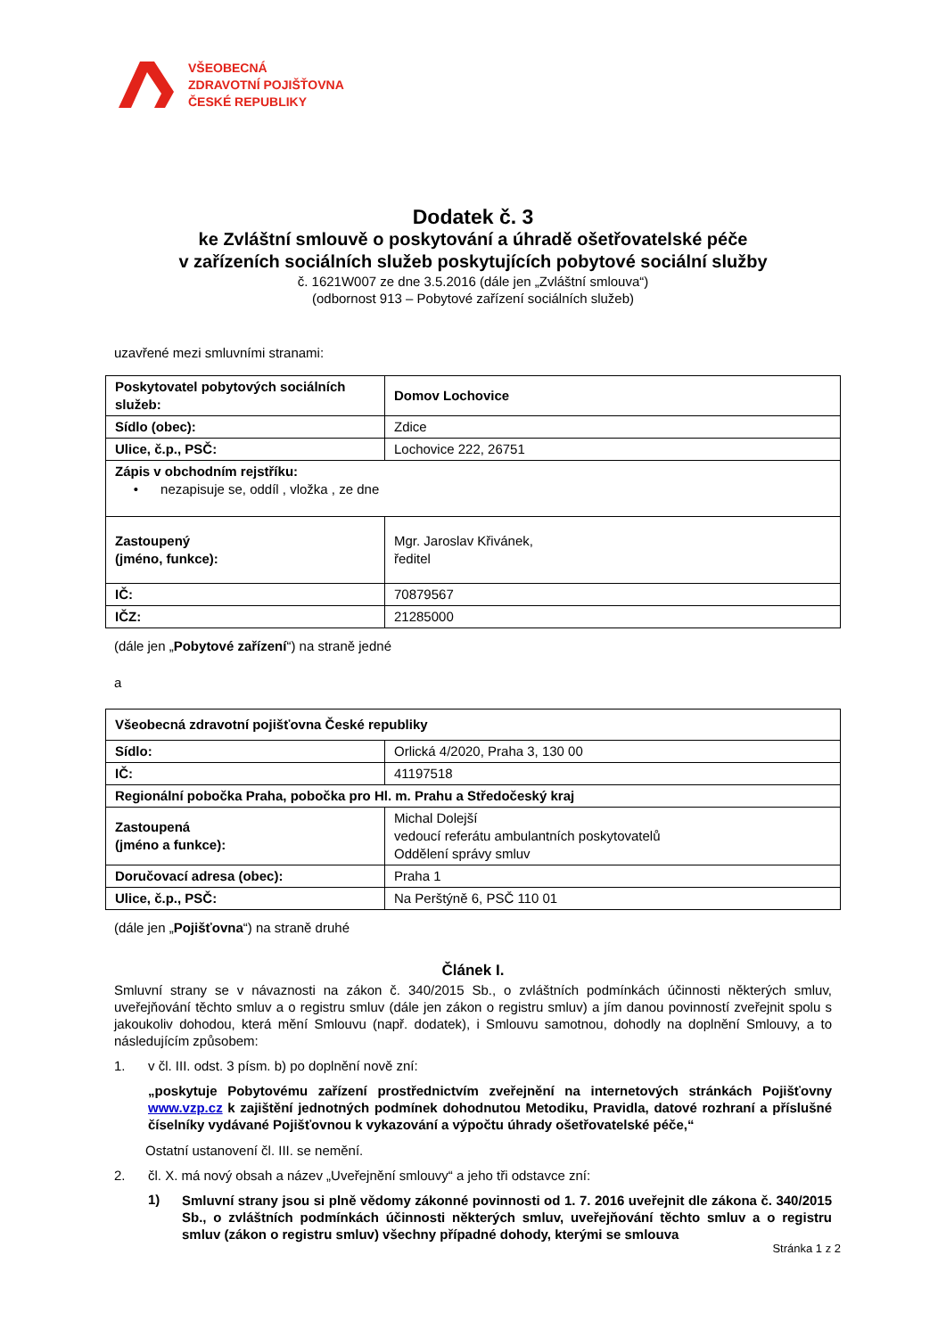VŠEOBECNÁ
ZDRAVOTNÍ POJIŠŤOVNA
ČESKÉ REPUBLIKY
Dodatek č. 3
ke Zvláštní smlouvě o poskytování a úhradě ošetřovatelské péče
v zařízeních sociálních služeb poskytujících pobytové sociální služby
č. 1621W007 ze dne 3.5.2016 (dále jen „Zvláštní smlouva“)
(odbornost 913 – Pobytové zařízení sociálních služeb)
uzavřené mezi smluvními stranami:
| Poskytovatel pobytových sociálních služeb: | Domov Lochovice |
| Sídlo (obec): | Zdice |
| Ulice, č.p., PSČ: | Lochovice 222, 26751 |
| Zápis v obchodním rejstříku: • nezapisuje se, oddíl , vložka , ze dne | |
| Zastoupený (jméno, funkce): | Mgr. Jaroslav Křivánek, ředitel |
| IČ: | 70879567 |
| IČZ: | 21285000 |
(dále jen „Pobytové zařízení“) na straně jedné
a
| Všeobecná zdravotní pojišťovna České republiky | |
| Sídlo: | Orlická 4/2020, Praha 3, 130 00 |
| IČ: | 41197518 |
| Regionální pobočka Praha, pobočka pro Hl. m. Prahu a Středočeský kraj | |
| Zastoupená (jméno a funkce): | Michal Dolejší vedoucí referátu ambulantních poskytovatelů Oddělení správy smluv |
| Doručovací adresa (obec): | Praha 1 |
| Ulice, č.p., PSČ: | Na Perštýně 6, PSČ 110 01 |
(dále jen „Pojišťovna“) na straně druhé
Článek I.
Smluvní strany se v návaznosti na zákon č. 340/2015 Sb., o zvláštních podmínkách účinnosti některých smluv, uveřejňování těchto smluv a o registru smluv (dále jen zákon o registru smluv) a jím danou povinností zveřejnit spolu s jakoukoliv dohodou, která mění Smlouvu (např. dodatek), i Smlouvu samotnou, dohodly na doplnění Smlouvy, a to následujícím způsobem:
1. v čl. III. odst. 3 písm. b) po doplnění nově zní:
„poskytuje Pobytovému zařízení prostřednictvím zveřejnění na internetových stránkách Pojišťovny www.vzp.cz k zajištění jednotných podmínek dohodnutou Metodiku, Pravidla, datové rozhraní a příslušné číselníky vydávané Pojišťovnou k vykazování a výpočtu úhrady ošetřovatelské péče,“
Ostatní ustanovení čl. III. se nemění.
2. čl. X. má nový obsah a název „Uveřejnění smlouvy“ a jeho tři odstavce zní:
1) Smluvní strany jsou si plně vědomy zákonné povinnosti od 1. 7. 2016 uveřejnit dle zákona č. 340/2015 Sb., o zvláštních podmínkách účinnosti některých smluv, uveřejňování těchto smluv a o registru smluv (zákon o registru smluv) všechny případné dohody, kterými se smlouva
Stránka 1 z 2